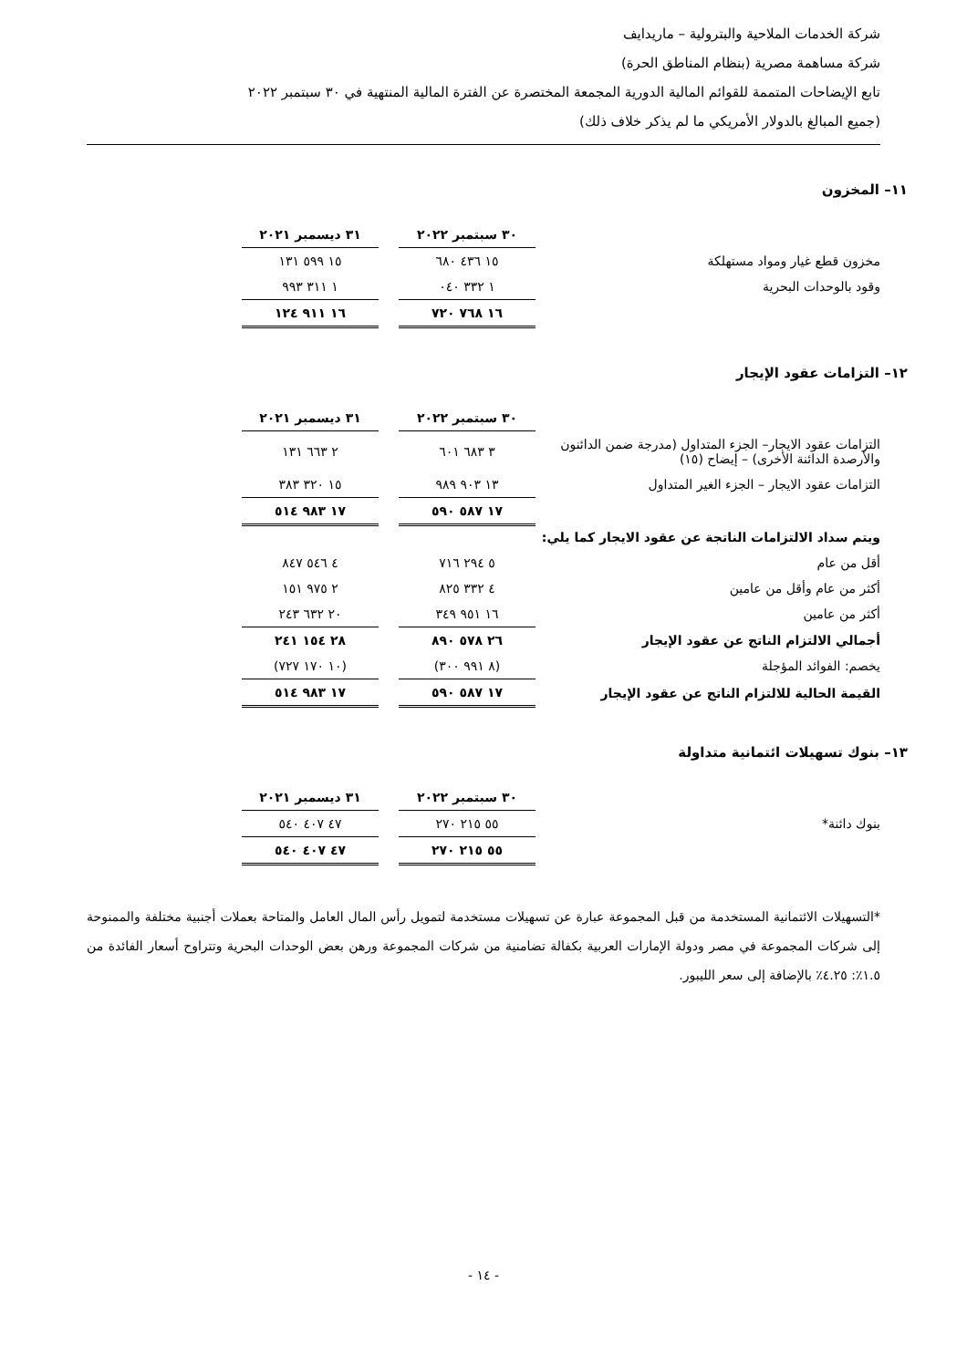شركة الخدمات الملاحية والبترولية – ماريدايف
شركة مساهمة مصرية (بنظام المناطق الحرة)
تابع الإيضاحات المتممة للقوائم المالية الدورية المجمعة المختصرة عن الفترة المالية المنتهية في ٣٠ سبتمبر ٢٠٢٢
(جميع المبالغ بالدولار الأمريكي ما لم يذكر خلاف ذلك)
١١– المخزون
| | ٣٠ سبتمبر ٢٠٢٢ | | ٣١ ديسمبر ٢٠٢١ | |
| --- | --- | --- | --- | --- |
| مخزون قطع غيار ومواد مستهلكة | ١٥ ٤٣٦ ٦٨٠ | | ١٥ ٥٩٩ ١٣١ | |
| وقود بالوحدات البحرية | ١ ٣٣٢ ٠٤٠ | | ١ ٣١١ ٩٩٣ | |
| | ١٦ ٧٦٨ ٧٢٠ | | ١٦ ٩١١ ١٢٤ | |
١٢– التزامات عقود الإيجار
| | ٣٠ سبتمبر ٢٠٢٢ | | ٣١ ديسمبر ٢٠٢١ | |
| --- | --- | --- | --- | --- |
| التزامات عقود الايجار– الجزء المتداول (مدرجة ضمن الدائنون والأرصدة الدائنة الأخرى) – إيضاح (١٥) | ٣ ٦٨٣ ٦٠١ | | ٢ ٦٦٣ ١٣١ | |
| التزامات عقود الايجار – الجزء الغير المتداول | ١٣ ٩٠٣ ٩٨٩ | | ١٥ ٣٢٠ ٣٨٣ | |
| | ١٧ ٥٨٧ ٥٩٠ | | ١٧ ٩٨٣ ٥١٤ | |
| ويتم سداد الالتزامات الناتجة عن عقود الايجار كما يلي: | | | | |
| أقل من عام | ٥ ٢٩٤ ٧١٦ | | ٤ ٥٤٦ ٨٤٧ | |
| أكثر من عام وأقل من عامين | ٤ ٣٣٢ ٨٢٥ | | ٢ ٩٧٥ ١٥١ | |
| أكثر من عامين | ١٦ ٩٥١ ٣٤٩ | | ٢٠ ٦٣٢ ٢٤٣ | |
| أجمالي الالتزام الناتج عن عقود الإيجار | ٢٦ ٥٧٨ ٨٩٠ | | ٢٨ ١٥٤ ٢٤١ | |
| يخصم: الفوائد المؤجلة | (٨ ٩٩١ ٣٠٠) | | (١٠ ١٧٠ ٧٢٧) | |
| القيمة الحالية للالتزام الناتج عن عقود الإيجار | ١٧ ٥٨٧ ٥٩٠ | | ١٧ ٩٨٣ ٥١٤ | |
١٣– بنوك تسهيلات ائتمانية متداولة
| | ٣٠ سبتمبر ٢٠٢٢ | | ٣١ ديسمبر ٢٠٢١ | |
| --- | --- | --- | --- | --- |
| بنوك دائنة* | ٥٥ ٢١٥ ٢٧٠ | | ٤٧ ٤٠٧ ٥٤٠ | |
| | ٥٥ ٢١٥ ٢٧٠ | | ٤٧ ٤٠٧ ٥٤٠ | |
*التسهيلات الائتمانية المستخدمة من قبل المجموعة عبارة عن تسهيلات مستخدمة لتمويل رأس المال العامل والمتاحة بعملات أجنبية مختلفة والممنوحة إلى شركات المجموعة في مصر ودولة الإمارات العربية بكفالة تضامنية من شركات المجموعة ورهن بعض الوحدات البحرية وتتراوح أسعار الفائدة من ١.٥٪: ٤.٢٥٪ بالإضافة إلى سعر الليبور.
- ١٤ -